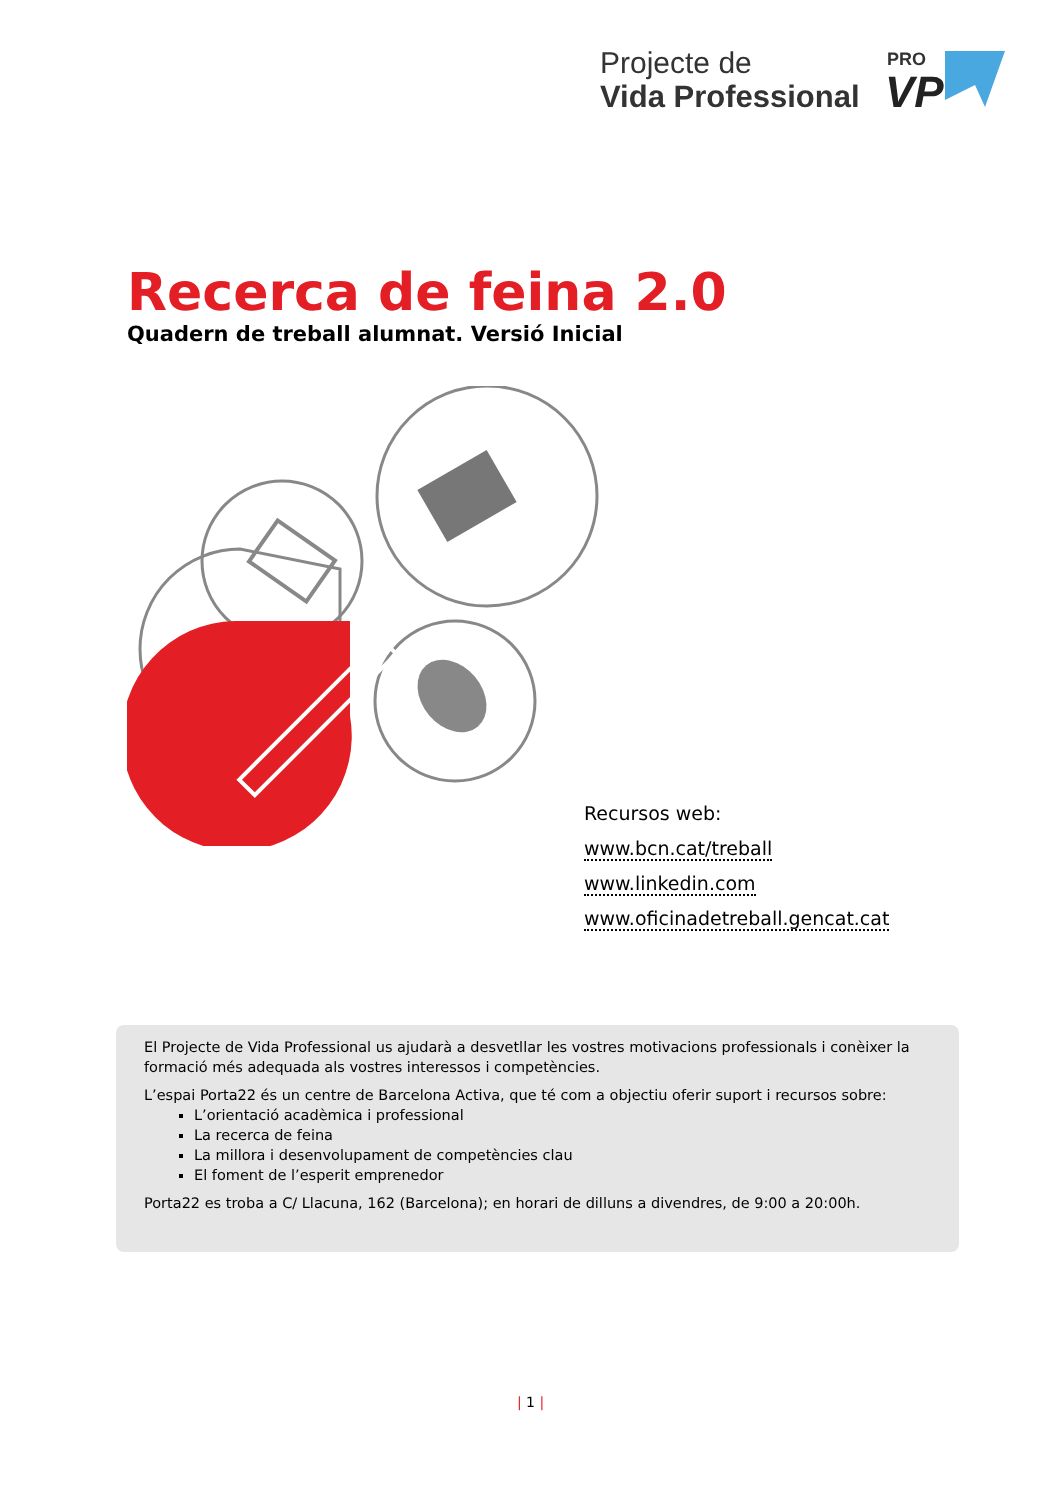Projecte de
Vida Professional
PRO
VP
Recerca de feina 2.0
Quadern de treball alumnat. Versió Inicial
Recursos web:
www.bcn.cat/treball
www.linkedin.com
www.oficinadetreball.gencat.cat
El Projecte de Vida Professional us ajudarà a desvetllar les vostres motivacions professionals i conèixer la formació més adequada als vostres interessos i competències.
L’espai Porta22 és un centre de Barcelona Activa, que té com a objectiu oferir suport i recursos sobre:
L’orientació acadèmica i professional
La recerca de feina
La millora i desenvolupament de competències clau
El foment de l’esperit emprenedor
Porta22 es troba a C/ Llacuna, 162 (Barcelona); en horari de dilluns a divendres, de 9:00 a 20:00h.
| 1 |